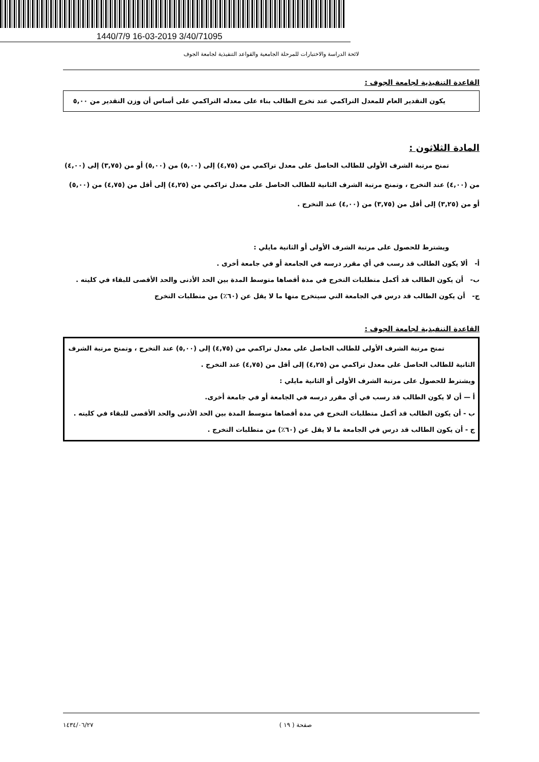1440/7/9 16-03-2019 3/40/71095
لائحة الدراسة والاختبارات للمرحلة الجامعية والقواعد التنفيذية لجامعة الجوف
القاعدة التنفيذية لجامعة الجوف :
يكون التقدير العام للمعدل التراكمي عند تخرج الطالب بناء على معدله التراكمي على أساس أن وزن التقدير من ٥,٠٠
المادة الثلاثون :
تمنح مرتبة الشرف الأولى للطالب الحاصل على معدل تراكمي من (٤,٧٥) إلى (٥,٠٠) من (٥,٠٠) أو من (٣,٧٥) إلى (٤,٠٠) من (٤,٠٠) عند التخرج ، وتمنح مرتبة الشرف الثانية للطالب الحاصل على معدل تراكمي من (٤,٢٥) إلى أقل من (٤,٧٥) من (٥,٠٠) أو من (٣,٢٥) إلى أقل من (٣,٧٥) من (٤,٠٠) عند التخرج .
ويشترط للحصول على مرتبة الشرف الأولى أو الثانية مايلي :
أ- ألا يكون الطالب قد رسب في أي مقرر درسه في الجامعة أو في جامعة أخرى .
ب- أن يكون الطالب قد أكمل متطلبات التخرج في مدة أقصاها متوسط المدة بين الحد الأدنى والحد الأقصى للبقاء في كليته .
ج- أن يكون الطالب قد درس في الجامعة التي سيتخرج منها ما لا يقل عن (٦٠٪) من متطلبات التخرج
القاعدة التنفيذية لجامعة الجوف :
تمنح مرتبة الشرف الأولى للطالب الحاصل على معدل تراكمي من (٤,٧٥) إلى (٥,٠٠) عند التخرج ، وتمنح مرتبة الشرف الثانية للطالب الحاصل على معدل تراكمي من (٤,٢٥) إلى أقل من (٤,٧٥) عند التخرج .
ويشترط للحصول على مرتبة الشرف الأولى أو الثانية مايلي :
أ — أن لا يكون الطالب قد رسب في أي مقرر درسه في الجامعة أو في جامعة أخرى.
ب - أن يكون الطالب قد أكمل متطلبات التخرج في مدة أقصاها متوسط المدة بين الحد الأدنى والحد الأقصى للبقاء في كليته .
ج - أن يكون الطالب قد درس في الجامعة ما لا يقل عن (٦٠٪) من متطلبات التخرج .
صفحة ( ١٩ ) ١٤٣٤/٠٦/٢٧